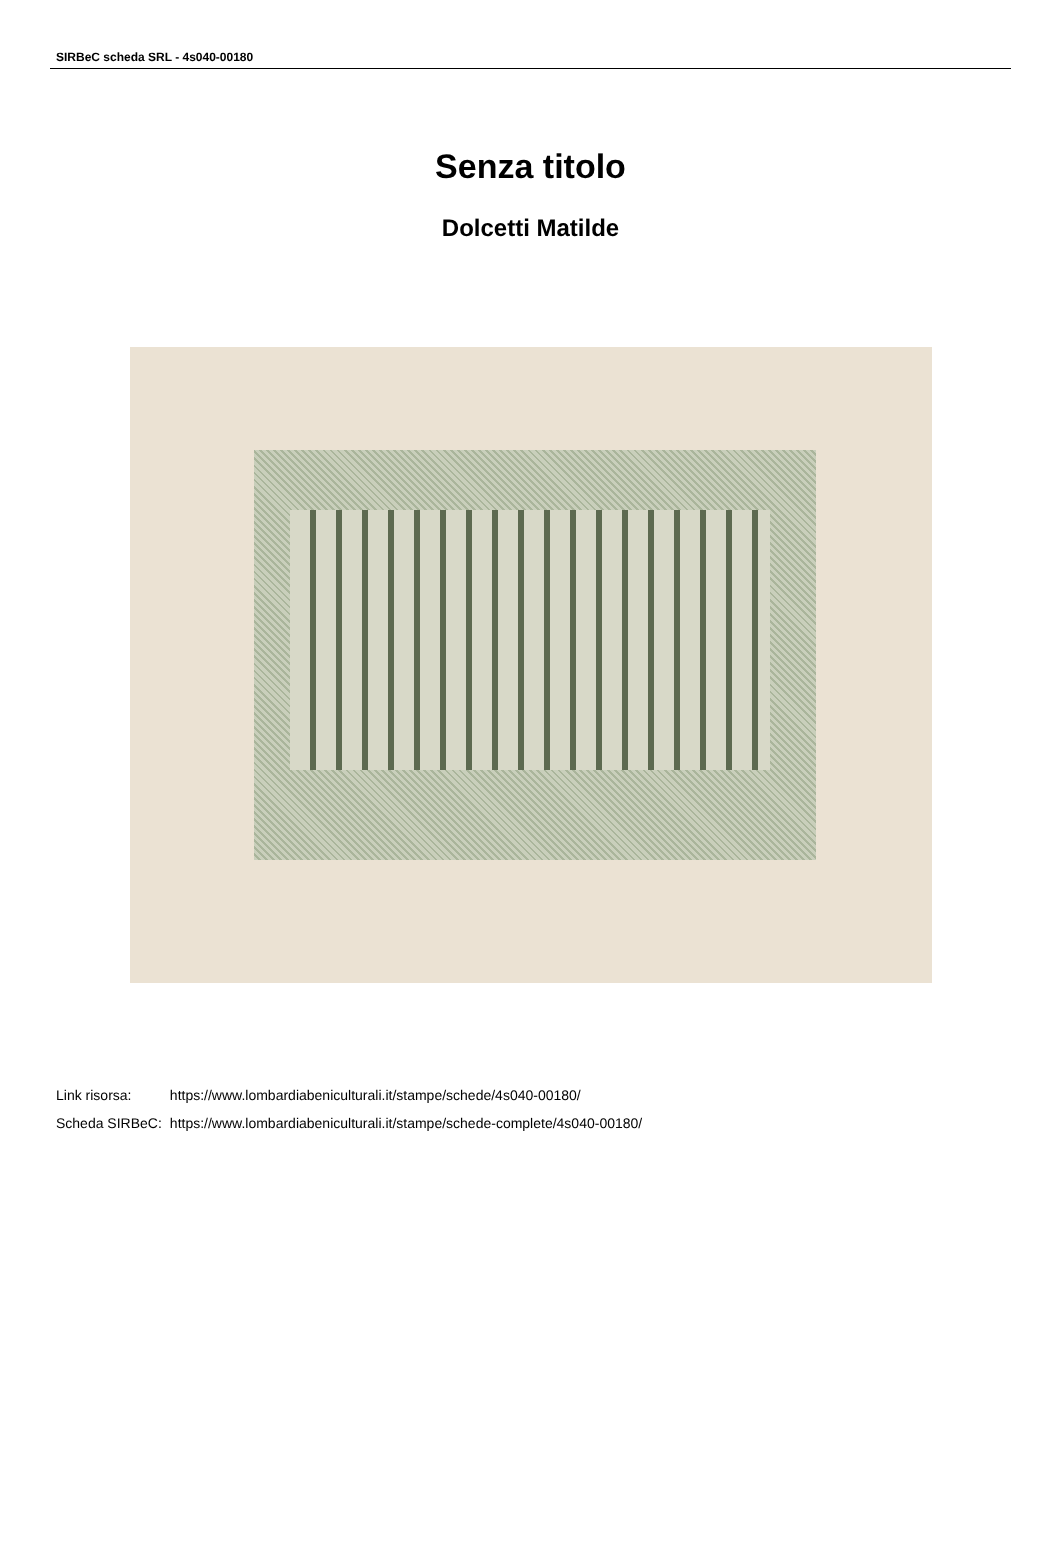SIRBeC scheda SRL - 4s040-00180
Senza titolo
Dolcetti Matilde
| Link risorsa: | https://www.lombardiabeniculturali.it/stampe/schede/4s040-00180/ |
| Scheda SIRBeC: | https://www.lombardiabeniculturali.it/stampe/schede-complete/4s040-00180/ |